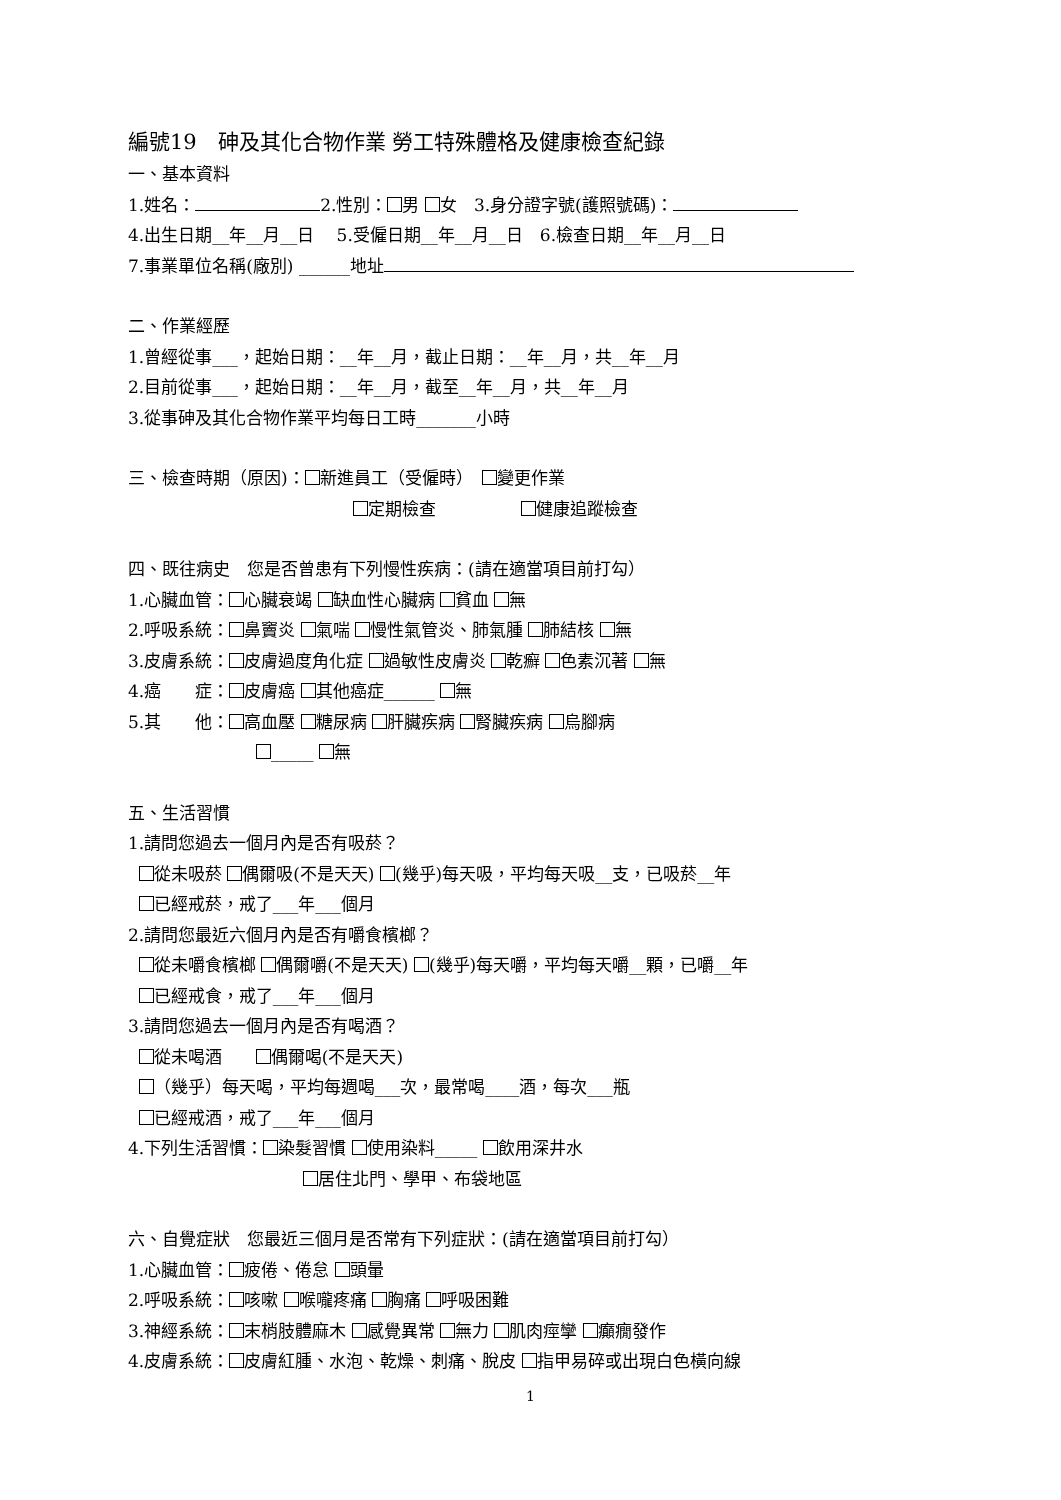編號19　砷及其化合物作業 勞工特殊體格及健康檢查紀錄
一、基本資料
1.姓名： 2.性別： 男 女　3.身分證字號(護照號碼)：
4.出生日期__年__月__日　 5.受僱日期__年__月__日　6.檢查日期__年__月__日
7.事業單位名稱(廠別) ______地址
二、作業經歷
1.曾經從事___，起始日期：__年__月，截止日期：__年__月，共__年__月
2.目前從事___，起始日期：__年__月，截至__年__月，共__年__月
3.從事砷及其化合物作業平均每日工時_______小時
三、檢查時期（原因)： 新進員工（受僱時）　 變更作業
定期檢查　　　　　 健康追蹤檢查
四、既往病史　您是否曾患有下列慢性疾病：(請在適當項目前打勾）
1.心臟血管： 心臟衰竭 缺血性心臟病 貧血 無
2.呼吸系統： 鼻竇炎 氣喘 慢性氣管炎、肺氣腫 肺結核 無
3.皮膚系統： 皮膚過度角化症 過敏性皮膚炎 乾癬 色素沉著 無
4.癌　　症： 皮膚癌 其他癌症______ 無
5.其　　他： 高血壓 糖尿病 肝臟疾病 腎臟疾病 烏腳病
_____ 無
五、生活習慣
1.請問您過去一個月內是否有吸菸？
從未吸菸 偶爾吸(不是天天) (幾乎)每天吸，平均每天吸__支，已吸菸__年
已經戒菸，戒了___年___個月
2.請問您最近六個月內是否有嚼食檳榔？
從未嚼食檳榔 偶爾嚼(不是天天) (幾乎)每天嚼，平均每天嚼__顆，已嚼__年
已經戒食，戒了___年___個月
3.請問您過去一個月內是否有喝酒？
從未喝酒　　 偶爾喝(不是天天)
（幾乎）每天喝，平均每週喝___次，最常喝____酒，每次___瓶
已經戒酒，戒了___年___個月
4.下列生活習慣： 染髮習慣 使用染料_____ 飲用深井水
居住北門、學甲、布袋地區
六、自覺症狀　您最近三個月是否常有下列症狀：(請在適當項目前打勾）
1.心臟血管： 疲倦、倦怠 頭暈
2.呼吸系統： 咳嗽 喉嚨疼痛 胸痛 呼吸困難
3.神經系統： 末梢肢體麻木 感覺異常 無力 肌肉痙攣 癲癇發作
4.皮膚系統： 皮膚紅腫、水泡、乾燥、刺痛、脫皮 指甲易碎或出現白色橫向線
1